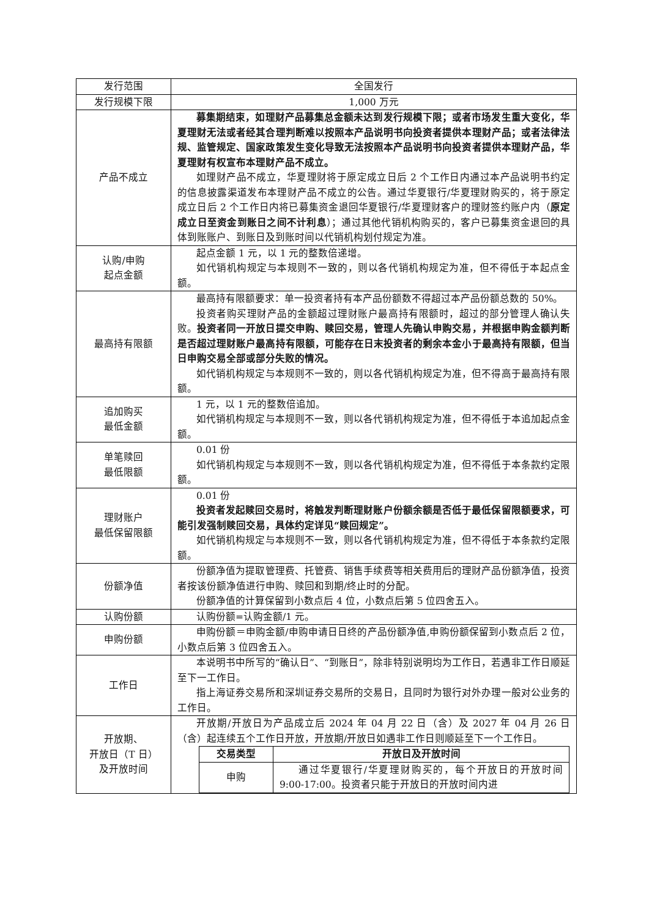| 发行范围 | 全国发行 |
| 发行规模下限 | 1,000 万元 |
| 产品不成立 | 募集期结束，如理财产品募集总金额未达到发行规模下限；或者市场发生重大变化，华夏理财无法或者经其合理判断难以按照本产品说明书向投资者提供本理财产品；或者法律法规、监管规定、国家政策发生变化导致无法按照本产品说明书向投资者提供本理财产品，华夏理财有权宣布本理财产品不成立。 如理财产品不成立，华夏理财将于原定成立日后 2 个工作日内通过本产品说明书约定的信息披露渠道发布本理财产品不成立的公告。通过华夏银行/华夏理财购买的，将于原定成立日后 2 个工作日内将已募集资金退回华夏银行/华夏理财客户的理财签约账户内（ 原定成立日至资金到账日之间不计利息 ）；通过其他代销机构购买的，客户已募集资金退回的具体到账账户、到账日及到账时间以代销机构划付规定为准。 |
| 认购/申购 起点金额 | 起点金额 1 元，以 1 元的整数倍递增。 如代销机构规定与本规则不一致的，则以各代销机构规定为准，但不得低于本起点金额。 |
| 最高持有限额 | 最高持有限额要求：单一投资者持有本产品份额数不得超过本产品份额总数的 50%。 投资者购买理财产品的金额超过理财账户最高持有限额时，超过的部分管理人确认失败。 投资者同一开放日提交申购、赎回交易，管理人先确认申购交易，并根据申购金额判断是否超过理财账户最高持有限额，可能存在日末投资者的剩余本金小于最高持有限额，但当日申购交易全部或部分失败的情况。 如代销机构规定与本规则不一致的，则以各代销机构规定为准，但不得高于最高持有限额。 |
| 追加购买 最低金额 | 1 元，以 1 元的整数倍追加。 如代销机构规定与本规则不一致，则以各代销机构规定为准，但不得低于本追加起点金额。 |
| 单笔赎回 最低限额 | 0.01 份 如代销机构规定与本规则不一致，则以各代销机构规定为准，但不得低于本条款约定限额。 |
| 理财账户 最低保留限额 | 0.01 份 投资者发起赎回交易时，将触发判断理财账户份额余额是否低于最低保留限额要求，可能引发强制赎回交易，具体约定详见“赎回规定”。 如代销机构规定与本规则不一致，则以各代销机构规定为准，但不得低于本条款约定限额。 |
| 份额净值 | 份额净值为提取管理费、托管费、销售手续费等相关费用后的理财产品份额净值，投资者按该份额净值进行申购、赎回和到期/终止时的分配。 份额净值的计算保留到小数点后 4 位，小数点后第 5 位四舍五入。 |
| 认购份额 | 认购份额=认购金额/1 元。 |
| 申购份额 | 申购份额＝申购金额/申购申请日日终的产品份额净值,申购份额保留到小数点后 2 位，小数点后第 3 位四舍五入。 |
| 工作日 | 本说明书中所写的“确认日”、“到账日”，除非特别说明均为工作日，若遇非工作日顺延至下一工作日。 指上海证券交易所和深圳证券交易所的交易日，且同时为银行对外办理一般对公业务的工作日。 |
| 开放期、 开放日（T 日） 及开放时间 | 开放期/开放日为产品成立后 2024 年 04 月 22 日（含）及 2027 年 04 月 26 日（含）起连续五个工作日开放，开放期/开放日如遇非工作日则顺延至下一个工作日。 / 交易类型 / 开放日及开放时间 / / --- / --- / / 申购 / 通过华夏银行/华夏理财购买的，每个开放日的开放时间 9:00-17:00。投资者只能于开放日的开放时间内进 / |